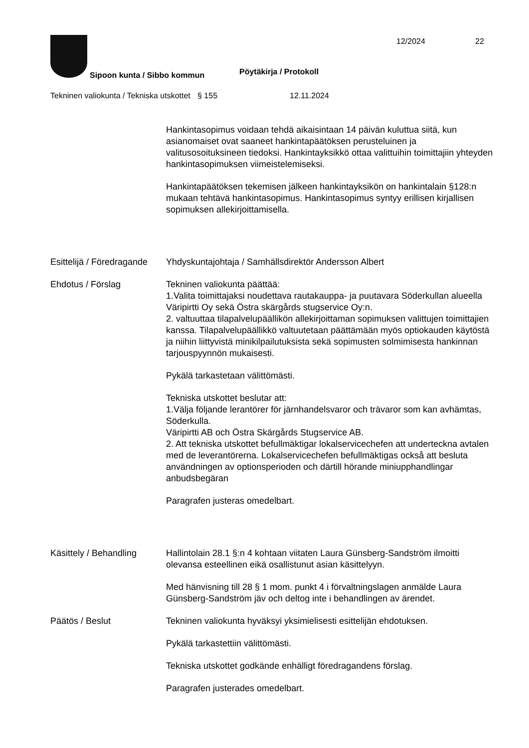Sipoon kunta / Sibbo kommun Pöytäkirja / Protokoll
12/2024 22
Tekninen valiokunta / Tekniska utskottet
§ 155 12.11.2024
Hankintasopimus voidaan tehdä aikaisintaan 14 päivän kuluttua siitä, kun asianomaiset ovat saaneet hankintapäätöksen perusteluinen ja valitusosoituksineen tiedoksi. Hankintayksikkö ottaa valittuihin toimittajiin yhteyden hankintasopimuksen viimeistelemiseksi.
Hankintapäätöksen tekemisen jälkeen hankintayksikön on hankintalain §128:n mukaan tehtävä hankintasopimus. Hankintasopimus syntyy erillisen kirjallisen sopimuksen allekirjoittamisella.
Esittelijä / Föredragande
Yhdyskuntajohtaja / Samhällsdirektör Andersson Albert
Ehdotus / Förslag Tekninen valiokunta päättää:
1.Valita toimittajaksi noudettava rautakauppa- ja puutavara Söderkullan alueella
Väripirtti Oy sekä Östra skärgårds stugservice Oy:n.
2. valtuuttaa tilapalvelupäällikön allekirjoittaman sopimuksen valittujen toimittajien kanssa. Tilapalvelupäällikkö valtuutetaan päättämään myös optiokauden käytöstä ja niihin liittyvistä minikilpailutuksista sekä sopimusten solmimisesta hankinnan tarjouspyynnön mukaisesti.
Pykälä tarkastetaan välittömästi.
Tekniska utskottet beslutar att:
1.Välja följande lerantörer för järnhandelsvaror och trävaror som kan avhämtas, Söderkulla.
Väripirtti AB och Östra Skärgårds Stugservice AB.
2. Att tekniska utskottet befullmäktigar lokalservicechefen att underteckna avtalen med de leverantörerna. Lokalservicechefen befullmäktigas också att besluta användningen av optionsperioden och därtill hörande miniupphandlingar anbudsbegäran
Paragrafen justeras omedelbart.
Käsittely / Behandling
Hallintolain 28.1 §:n 4 kohtaan viitaten Laura Günsberg-Sandström ilmoitti olevansa esteellinen eikä osallistunut asian käsittelyyn.
Med hänvisning till 28 § 1 mom. punkt 4 i förvaltningslagen anmälde Laura Günsberg-Sandström jäv och deltog inte i behandlingen av ärendet.
Päätös / Beslut Tekninen valiokunta hyväksyi yksimielisesti esittelijän ehdotuksen.
Pykälä tarkastettiin välittömästi.
Tekniska utskottet godkände enhälligt föredragandens förslag.
Paragrafen justerades omedelbart.